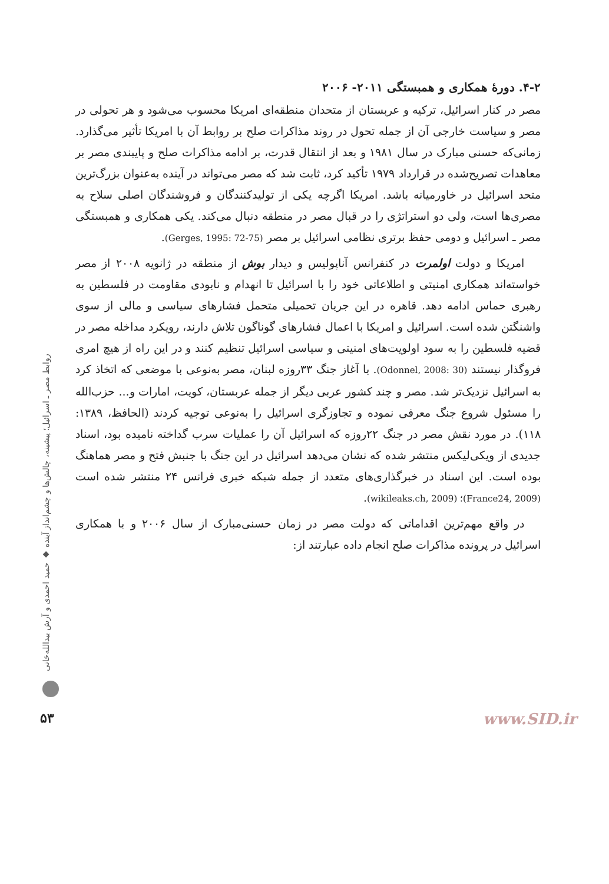۴-۲. دورهٔ همکاری و همبستگی ۲۰۱۱- ۲۰۰۶
مصر در کنار اسرائیل، ترکیه و عربستان از متحدان منطقه‌ای امریکا محسوب می‌شود و هر تحولی در مصر و سیاست خارجی آن از جمله تحول در روند مذاکرات صلح بر روابط آن با امریکا تأثیر می‌گذارد. زمانی‌که حسنی مبارک در سال ۱۹۸۱ و بعد از انتقال قدرت، بر ادامه مذاکرات صلح و پایبندی مصر بر معاهدات تصریح‌شده در قرارداد ۱۹۷۹ تأکید کرد، ثابت شد که مصر می‌تواند در آینده به‌عنوان بزرگ‌ترین متحد اسرائیل در خاورمیانه باشد. امریکا اگرچه یکی از تولیدکنندگان و فروشندگان اصلی سلاح به مصری‌ها است، ولی دو استراتژی را در قبال مصر در منطقه دنبال می‌کند. یکی همکاری و همبستگی مصر ـ اسرائیل و دومی حفظ برتری نظامی اسرائیل بر مصر (Gerges, 1995: 72-75).
امریکا و دولت اولمرت در کنفرانس آناپولیس و دیدار بوش از منطقه در ژانویه ۲۰۰۸ از مصر خواسته‌اند همکاری امنیتی و اطلاعاتی خود را با اسرائیل تا انهدام و نابودی مقاومت در فلسطین به رهبری حماس ادامه دهد. قاهره در این جریان تحمیلی متحمل فشارهای سیاسی و مالی از سوی واشنگتن شده است. اسرائیل و امریکا با اعمال فشارهای گوناگون تلاش دارند، رویکرد مداخله مصر در قضیه فلسطین را به سود اولویت‌های امنیتی و سیاسی اسرائیل تنظیم کنند و در این راه از هیچ امری فروگذار نیستند (Odonnel, 2008: 30). با آغاز جنگ ۳۳روزه لبنان، مصر به‌نوعی با موضعی که اتخاذ کرد به اسرائیل نزدیک‌تر شد. مصر و چند کشور عربی دیگر از جمله عربستان، کویت، امارات و... حزب‌الله را مسئول شروع جنگ معرفی نموده و تجاوزگری اسرائیل را به‌نوعی توجیه کردند (الحافظ، ۱۳۸۹: ۱۱۸). در مورد نقش مصر در جنگ ۲۲روزه که اسرائیل آن را عملیات سرب گداخته نامیده بود، اسناد جدیدی از ویکی‌لیکس منتشر شده که نشان می‌دهد اسرائیل در این جنگ با جنبش فتح و مصر هماهنگ بوده است. این اسناد در خبرگذاری‌های متعدد از جمله شبکه خبری فرانس ۲۴ منتشر شده است (France24, 2009)؛ (wikileaks.ch, 2009).
در واقع مهم‌ترین اقداماتی که دولت مصر در زمان حسنی‌مبارک از سال ۲۰۰۶ و با همکاری اسرائیل در پرونده مذاکرات صلح انجام داده عبارتند از:
روابط مصر ـ اسرائیل؛ پیشینه، چالش‌ها و چشم‌انداز آینده ◆ حمید احمدی و آرش بیدالله‌خانی
۵۳ www.SID.ir